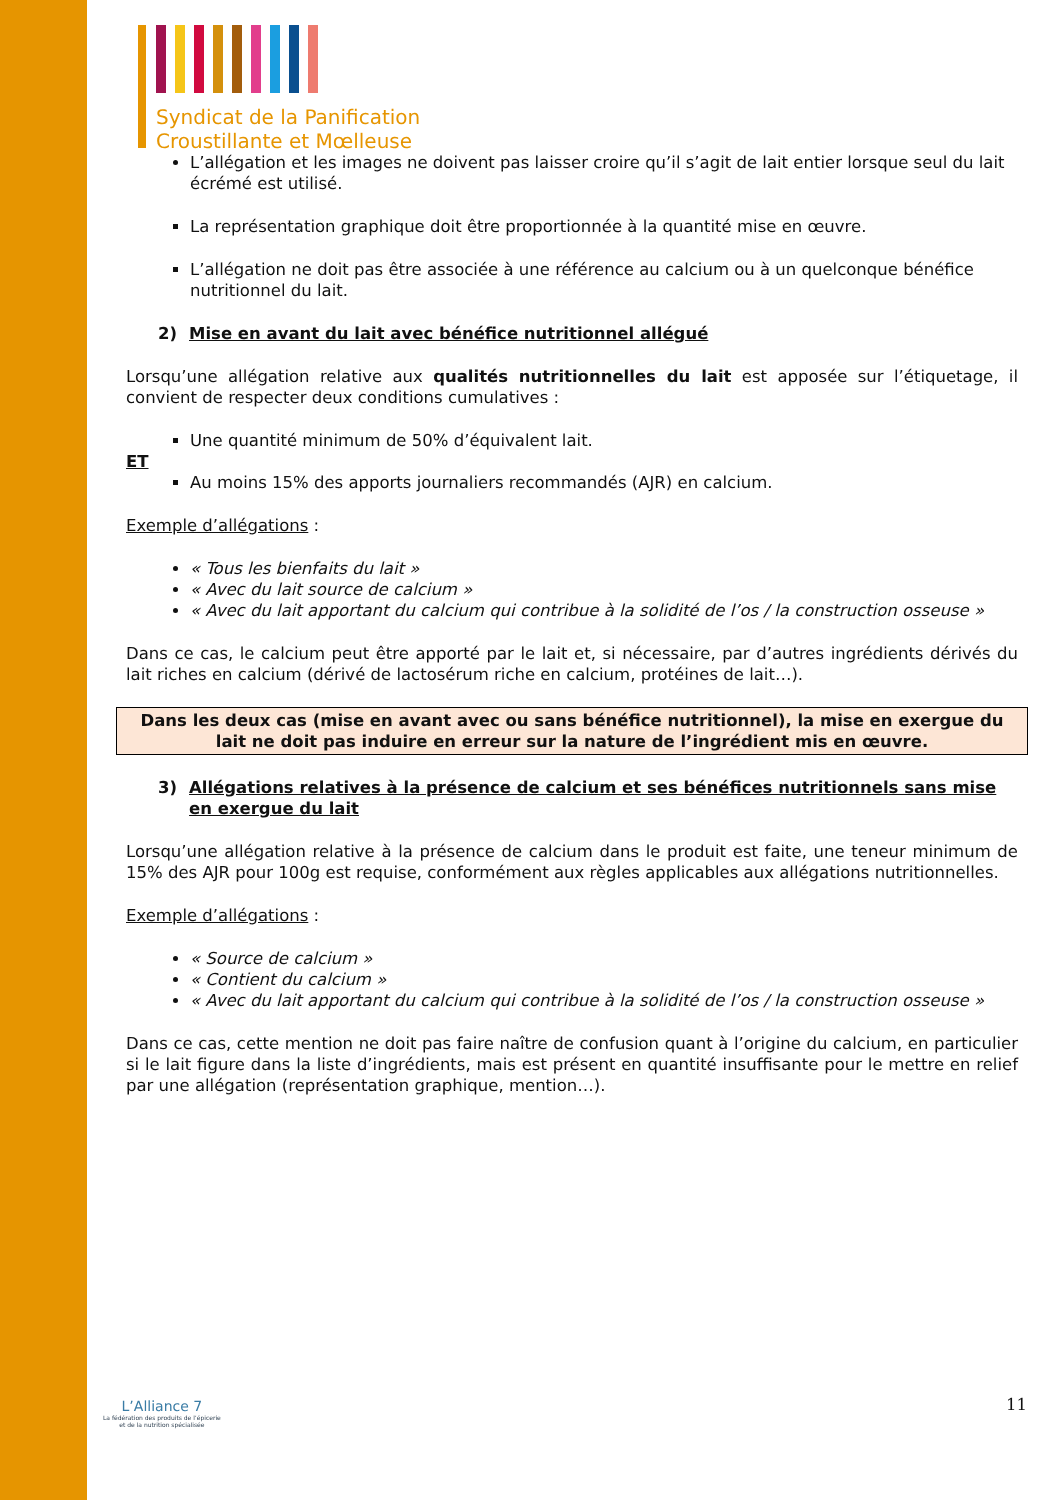Syndicat de la Panification
Croustillante et Mœlleuse
L’allégation et les images ne doivent pas laisser croire qu’il s’agit de lait entier lorsque seul du lait écrémé est utilisé.
La représentation graphique doit être proportionnée à la quantité mise en œuvre.
L’allégation ne doit pas être associée à une référence au calcium ou à un quelconque bénéfice nutritionnel du lait.
2) Mise en avant du lait avec bénéfice nutritionnel allégué
Lorsqu’une allégation relative aux qualités nutritionnelles du lait est apposée sur l’étiquetage, il convient de respecter deux conditions cumulatives :
Une quantité minimum de 50% d’équivalent lait.
ET
Au moins 15% des apports journaliers recommandés (AJR) en calcium.
Exemple d’allégations :
« Tous les bienfaits du lait »
« Avec du lait source de calcium »
« Avec du lait apportant du calcium qui contribue à la solidité de l’os / la construction osseuse »
Dans ce cas, le calcium peut être apporté par le lait et, si nécessaire, par d’autres ingrédients dérivés du lait riches en calcium (dérivé de lactosérum riche en calcium, protéines de lait…).
Dans les deux cas (mise en avant avec ou sans bénéfice nutritionnel), la mise en exergue du lait ne doit pas induire en erreur sur la nature de l’ingrédient mis en œuvre.
3) Allégations relatives à la présence de calcium et ses bénéfices nutritionnels sans mise en exergue du lait
Lorsqu’une allégation relative à la présence de calcium dans le produit est faite, une teneur minimum de 15% des AJR pour 100g est requise, conformément aux règles applicables aux allégations nutritionnelles.
Exemple d’allégations :
« Source de calcium »
« Contient du calcium »
« Avec du lait apportant du calcium qui contribue à la solidité de l’os / la construction osseuse »
Dans ce cas, cette mention ne doit pas faire naître de confusion quant à l’origine du calcium, en particulier si le lait figure dans la liste d’ingrédients, mais est présent en quantité insuffisante pour le mettre en relief par une allégation (représentation graphique, mention…).
L’Alliance 7
La fédération des produits de l’épicerie
et de la nutrition spécialisée
11